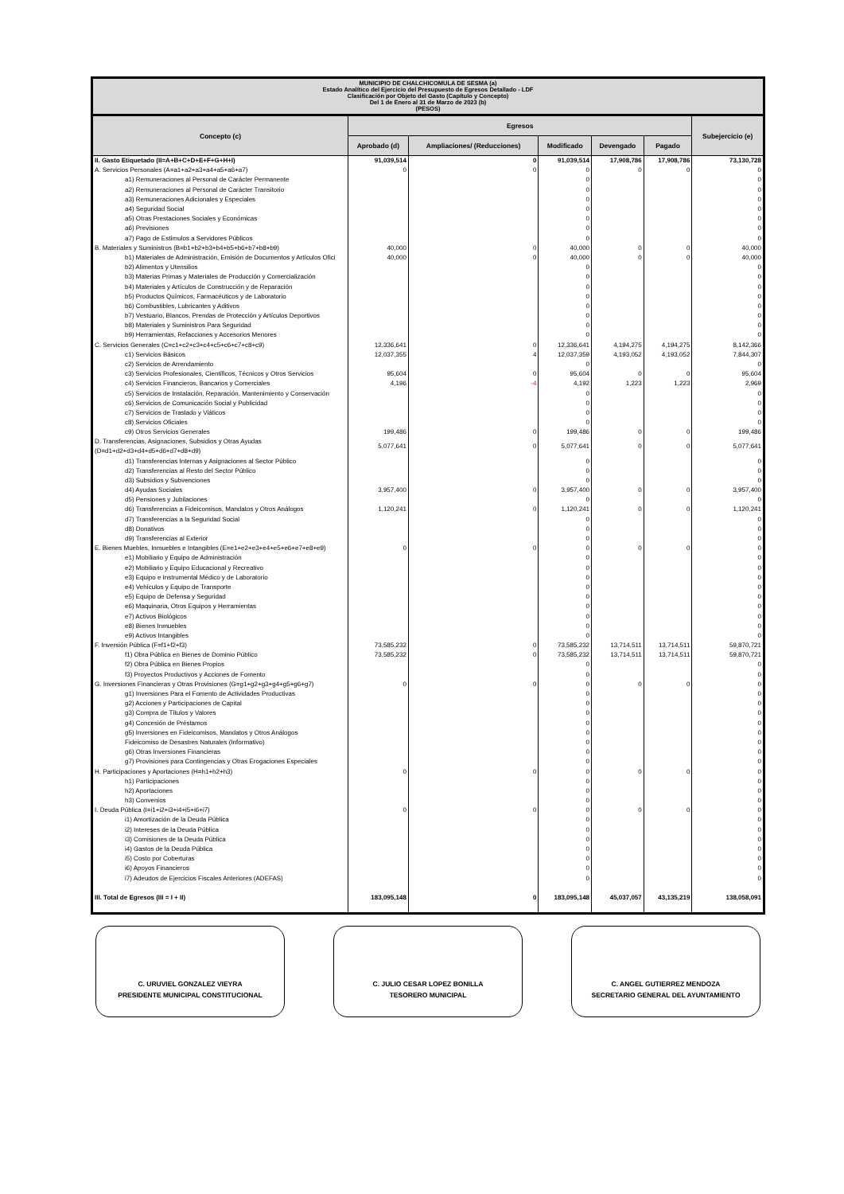| MUNICIPIO DE CHALCHICOMULA DE SESMA (a) Estado Analítico del Ejercicio del Presupuesto de Egresos Detallado - LDF Clasificación por Objeto del Gasto (Capítulo y Concepto) Del 1 de Enero al 31 de Marzo de 2023 (b) (PESOS) | | | | | | |
| Concepto (c) | Egresos | | | | | Subejercicio (e) |
| | Aprobado (d) | Ampliaciones/ (Reducciones) | Modificado | Devengado | Pagado | |
| II. Gasto Etiquetado (II=A+B+C+D+E+F+G+H+I) | 91,039,514 | 0 | 91,039,514 | 17,908,786 | 17,908,786 | 73,130,728 |
| A. Servicios Personales (A=a1+a2+a3+a4+a5+a6+a7) | 0 | 0 | 0 | 0 | 0 | 0 |
| a1) Remuneraciones al Personal de Carácter Permanente | | | 0 | | | 0 |
| a2) Remuneraciones al Personal de Carácter Transitorio | | | 0 | | | 0 |
| a3) Remuneraciones Adicionales y Especiales | | | 0 | | | 0 |
| a4) Seguridad Social | | | 0 | | | 0 |
| a5) Otras Prestaciones Sociales y Económicas | | | 0 | | | 0 |
| a6) Previsiones | | | 0 | | | 0 |
| a7) Pago de Estímulos a Servidores Públicos | | | 0 | | | 0 |
| B. Materiales y Suministros (B=b1+b2+b3+b4+b5+b6+b7+b8+b9) | 40,000 | 0 | 40,000 | 0 | 0 | 40,000 |
| b1) Materiales de Administración, Emisión de Documentos y Artículos Ofici | 40,000 | 0 | 40,000 | 0 | 0 | 40,000 |
| b2) Alimentos y Utensilios | | | 0 | | | 0 |
| b3) Materias Primas y Materiales de Producción y Comercialización | | | 0 | | | 0 |
| b4) Materiales y Artículos de Construcción y de Reparación | | | 0 | | | 0 |
| b5) Productos Químicos, Farmacéuticos y de Laboratorio | | | 0 | | | 0 |
| b6) Combustibles, Lubricantes y Aditivos | | | 0 | | | 0 |
| b7) Vestuario, Blancos, Prendas de Protección y Artículos Deportivos | | | 0 | | | 0 |
| b8) Materiales y Suministros Para Seguridad | | | 0 | | | 0 |
| b9) Herramientas, Refacciones y Accesorios Menores | | | 0 | | | 0 |
| C. Servicios Generales (C=c1+c2+c3+c4+c5+c6+c7+c8+c9) | 12,336,641 | 0 | 12,336,641 | 4,194,275 | 4,194,275 | 8,142,366 |
| c1) Servicios Básicos | 12,037,355 | 4 | 12,037,359 | 4,193,052 | 4,193,052 | 7,844,307 |
| c2) Servicios de Arrendamiento | | | 0 | | | 0 |
| c3) Servicios Profesionales, Científicos, Técnicos y Otros Servicios | 95,604 | 0 | 95,604 | 0 | 0 | 95,604 |
| c4) Servicios Financieros, Bancarios y Comerciales | 4,196 | -4 | 4,192 | 1,223 | 1,223 | 2,969 |
| c5) Servicios de Instalación, Reparación, Mantenimiento y Conservación | | | 0 | | | 0 |
| c6) Servicios de Comunicación Social y Publicidad | | | 0 | | | 0 |
| c7) Servicios de Traslado y Viáticos | | | 0 | | | 0 |
| c8) Servicios Oficiales | | | 0 | | | 0 |
| c9) Otros Servicios Generales | 199,486 | 0 | 199,486 | 0 | 0 | 199,486 |
| D. Transferencias, Asignaciones, Subsidios y Otras Ayudas (D=d1+d2+d3+d4+d5+d6+d7+d8+d9) | 5,077,641 | 0 | 5,077,641 | 0 | 0 | 5,077,641 |
| d1) Transferencias Internas y Asignaciones al Sector Público | | | 0 | | | 0 |
| d2) Transferencias al Resto del Sector Público | | | 0 | | | 0 |
| d3) Subsidios y Subvenciones | | | 0 | | | 0 |
| d4) Ayudas Sociales | 3,957,400 | 0 | 3,957,400 | 0 | 0 | 3,957,400 |
| d5) Pensiones y Jubilaciones | | | 0 | | | 0 |
| d6) Transferencias a Fideicomisos, Mandatos y Otros Análogos | 1,120,241 | 0 | 1,120,241 | 0 | 0 | 1,120,241 |
| d7) Transferencias a la Seguridad Social | | | 0 | | | 0 |
| d8) Donativos | | | 0 | | | 0 |
| d9) Transferencias al Exterior | | | 0 | | | 0 |
| E. Bienes Muebles, Inmuebles e Intangibles (E=e1+e2+e3+e4+e5+e6+e7+e8+e9) | 0 | 0 | 0 | 0 | 0 | 0 |
| e1) Mobiliario y Equipo de Administración | | | 0 | | | 0 |
| e2) Mobiliario y Equipo Educacional y Recreativo | | | 0 | | | 0 |
| e3) Equipo e Instrumental Médico y de Laboratorio | | | 0 | | | 0 |
| e4) Vehículos y Equipo de Transporte | | | 0 | | | 0 |
| e5) Equipo de Defensa y Seguridad | | | 0 | | | 0 |
| e6) Maquinaria, Otros Equipos y Herramientas | | | 0 | | | 0 |
| e7) Activos Biológicos | | | 0 | | | 0 |
| e8) Bienes Inmuebles | | | 0 | | | 0 |
| e9) Activos Intangibles | | | 0 | | | 0 |
| F. Inversión Pública (F=f1+f2+f3) | 73,585,232 | 0 | 73,585,232 | 13,714,511 | 13,714,511 | 59,870,721 |
| f1) Obra Pública en Bienes de Dominio Público | 73,585,232 | 0 | 73,585,232 | 13,714,511 | 13,714,511 | 59,870,721 |
| f2) Obra Pública en Bienes Propios | | | 0 | | | 0 |
| f3) Proyectos Productivos y Acciones de Fomento | | | 0 | | | 0 |
| G. Inversiones Financieras y Otras Provisiones (G=g1+g2+g3+g4+g5+g6+g7) | 0 | 0 | 0 | 0 | 0 | 0 |
| g1) Inversiones Para el Fomento de Actividades Productivas | | | 0 | | | 0 |
| g2) Acciones y Participaciones de Capital | | | 0 | | | 0 |
| g3) Compra de Títulos y Valores | | | 0 | | | 0 |
| g4) Concesión de Préstamos | | | 0 | | | 0 |
| g5) Inversiones en Fideicomisos, Mandatos y Otros Análogos | | | 0 | | | 0 |
| Fideicomiso de Desastres Naturales (Informativo) | | | 0 | | | 0 |
| g6) Otras Inversiones Financieras | | | 0 | | | 0 |
| g7) Provisiones para Contingencias y Otras Erogaciones Especiales | | | 0 | | | 0 |
| H. Participaciones y Aportaciones (H=h1+h2+h3) | 0 | 0 | 0 | 0 | 0 | 0 |
| h1) Participaciones | | | 0 | | | 0 |
| h2) Aportaciones | | | 0 | | | 0 |
| h3) Convenios | | | 0 | | | 0 |
| I. Deuda Pública (I=i1+i2+i3+i4+i5+i6+i7) | 0 | 0 | 0 | 0 | 0 | 0 |
| i1) Amortización de la Deuda Pública | | | 0 | | | 0 |
| i2) Intereses de la Deuda Pública | | | 0 | | | 0 |
| i3) Comisiones de la Deuda Pública | | | 0 | | | 0 |
| i4) Gastos de la Deuda Pública | | | 0 | | | 0 |
| i5) Costo por Coberturas | | | 0 | | | 0 |
| i6) Apoyos Financieros | | | 0 | | | 0 |
| i7) Adeudos de Ejercicios Fiscales Anteriores (ADEFAS) | | | 0 | | | 0 |
| III. Total de Egresos (III = I + II) | 183,095,148 | 0 | 183,095,148 | 45,037,057 | 43,135,219 | 138,058,091 |
C. URUVIEL GONZALEZ VIEYRA
PRESIDENTE MUNICIPAL CONSTITUCIONAL
C. JULIO CESAR LOPEZ BONILLA
TESORERO MUNICIPAL
C. ANGEL GUTIERREZ MENDOZA
SECRETARIO GENERAL DEL AYUNTAMIENTO